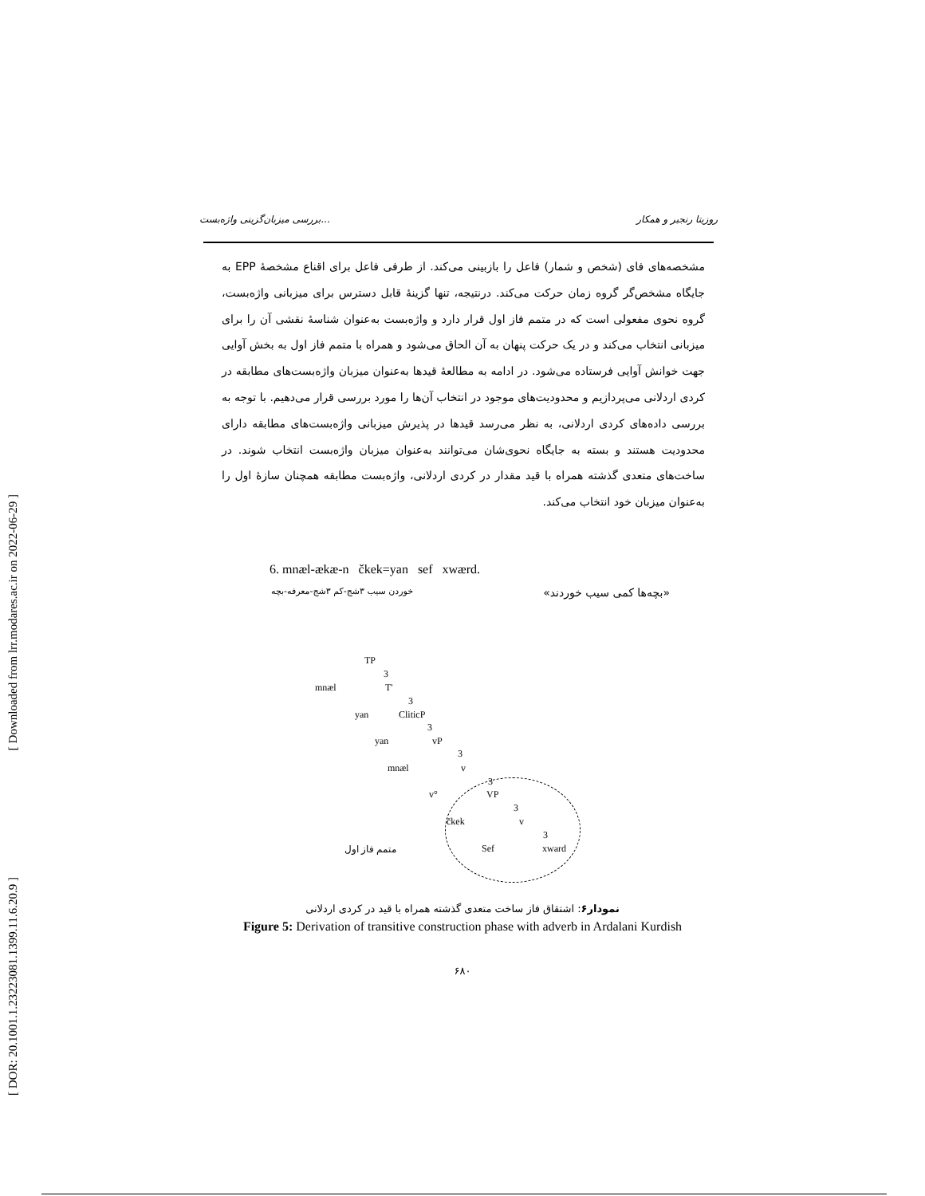[ Downloaded from lrr.modares.ac.ir on 2022-06-29 ]
[ DOR: 20.1001.1.23223081.1399.11.6.20.9 ]
بررسی میزبان‌گزینی واژه‌بست... روزیتا رنجبر و همکار
مشخصه‌های فای (شخص و شمار) فاعل را بازبینی می‌کند. از طرفی فاعل برای اقناع مشخصهٔ EPP به جایگاه مشخص‌گر گروه زمان حرکت می‌کند. درنتیجه، تنها گزینهٔ قابل دسترس برای میزبانی واژه‌بست، گروه نحوی مفعولی است که در متمم فاز اول قرار دارد و واژه‌بست به‌عنوان شناسهٔ نقشی آن را برای میزبانی انتخاب می‌کند و در یک حرکت پنهان به آن الحاق می‌شود و همراه با متمم فاز اول به بخش آوایی جهت خوانش آوایی فرستاده می‌شود. در ادامه به مطالعهٔ قیدها به‌عنوان میزبان واژه‌بست‌های مطابقه در کردی اردلانی می‌پردازیم و محدودیت‌های موجود در انتخاب آن‌ها را مورد بررسی قرار می‌دهیم. با توجه به بررسی داده‌های کردی اردلانی، به نظر می‌رسد قیدها در پذیرش میزبانی واژه‌بست‌های مطابقه دارای محدودیت هستند و بسته به جایگاه نحوی‌شان می‌توانند به‌عنوان میزبان واژه‌بست انتخاب شوند. در ساخت‌های متعدی گذشته همراه با قید مقدار در کردی اردلانی، واژه‌بست مطابقه همچنان سازهٔ اول را به‌عنوان میزبان خود انتخاب می‌کند.
6. mnæl-ækæ-n čkek=yan sef xwærd.
«بچه‌ها کمی سیب خوردند» خوردن سیب ۳شج-کم ۳شج-معرفه-بچه
TP
3
mnæl T'
3
yan CliticP
3
yan vP
3
mnæl v
3
v° VP
3
čkek v
3
متمم فاز اول Sef xward
نمودار۶: اشتقاق فاز ساخت متعدی گذشته همراه با قید در کردی اردلانی
Figure 5: Derivation of transitive construction phase with adverb in Ardalani Kurdish
۶۸۰